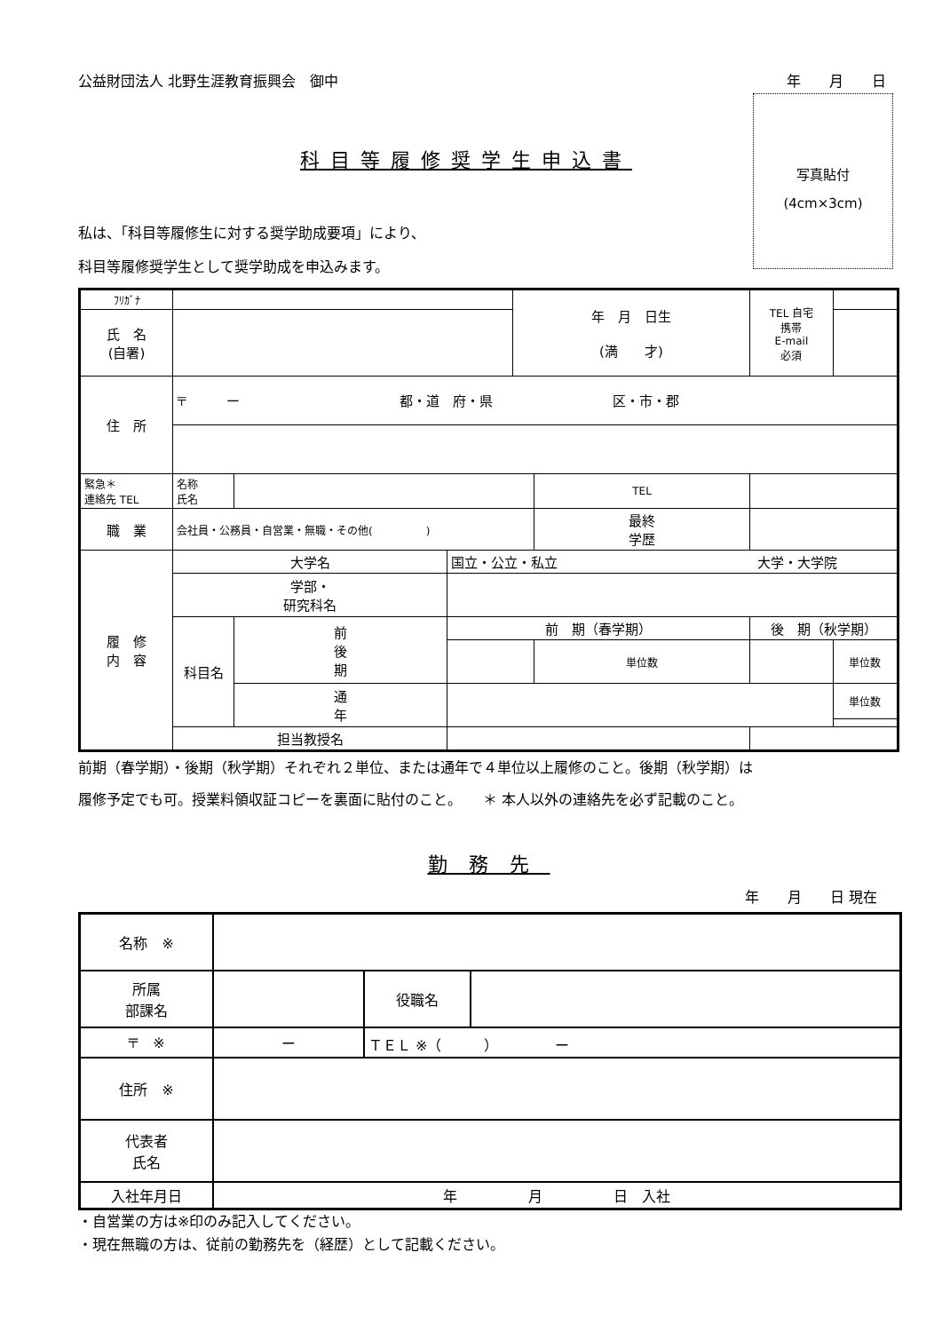公益財団法人 北野生涯教育振興会　御中 年　　月　　日
写真貼付
(4cm×3cm)
科目等履修奨学生申込書
私は、「科目等履修生に対する奨学助成要項」により、
科目等履修奨学生として奨学助成を申込みます。
| ﾌﾘｶﾞﾅ | | | | 年 月 日生 (満 才) | | | TEL 自宅 携帯 E-mail 必須 | | |
| 氏 名 (自署) | | | | | | | | | |
| 住 所 | 〒 ー 都・道 府・県 区・市・郡 | | | | | | | | |
| 緊急＊ 連絡先 TEL | 名称 氏名 | | | | TEL | | | | |
| 職 業 | 会社員・公務員・自営業・無職・その他( ) | | | | 最終 学歴 | | | | |
| 履 修 内 容 | 大学名 | | 国立・公立・私立 大学・大学院 | | | | | | |
| | 学部・ 研究科名 | | | | | | | | |
| | 科目名 | 前 後 期 | 前 期（春学期） | | | 後 期（秋学期） | | | |
| | | | | | 単位数 | | | | 単位数 |
| | | 通 年 | | | | | | | 単位数 |
| | 担当教授名 | | | | | | | | |
前期（春学期）・後期（秋学期）それぞれ２単位、または通年で４単位以上履修のこと。後期（秋学期）は
履修予定でも可。授業料領収証コピーを裏面に貼付のこと。　　＊ 本人以外の連絡先を必ず記載のこと。
勤務先
年　　月　　日 現在
| 名称 ※ | | | | |
| 所属 部課名 | | | 役職名 | |
| 〒 ※ | ー | ＴＥＬ ※（ ） ー | | |
| 住所 ※ | | | | |
| 代表者 氏名 | | | | |
| 入社年月日 | 年 月 日 入社 | | | |
・自営業の方は※印のみ記入してください。
・現在無職の方は、従前の勤務先を（経歴）として記載ください。